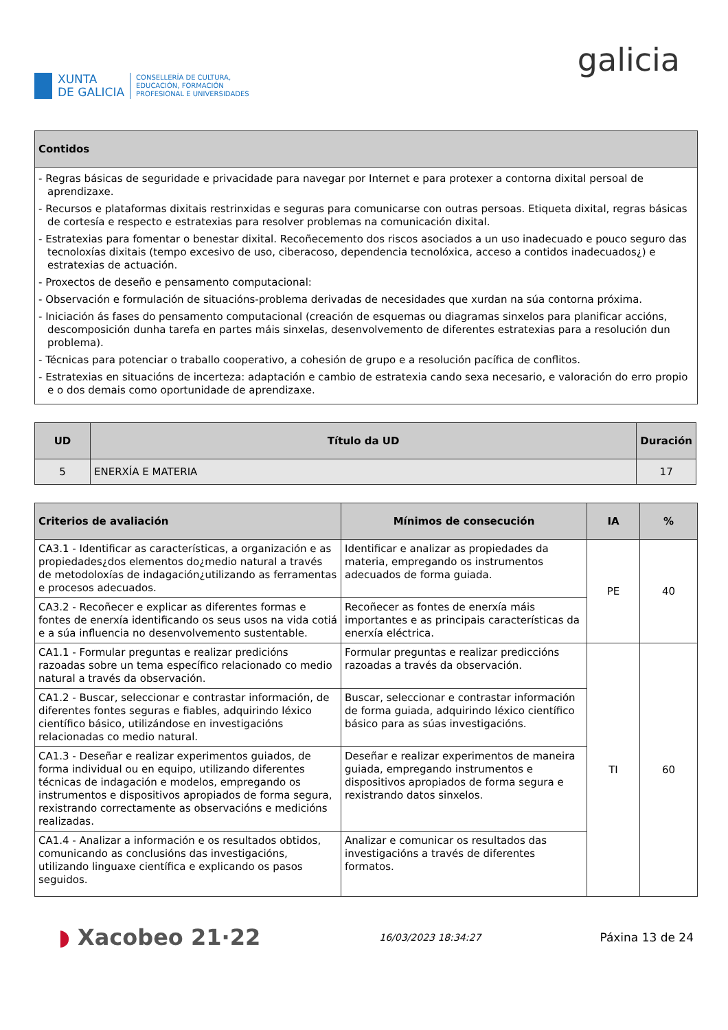XUNTA
DE GALICIA
CONSELLERÍA DE CULTURA,
EDUCACIÓN, FORMACIÓN
PROFESIONAL E UNIVERSIDADES
galicia
| Contidos |
| --- |
| - Regras básicas de seguridade e privacidade para navegar por Internet e para protexer a contorna dixital persoal de aprendizaxe. - Recursos e plataformas dixitais restrinxidas e seguras para comunicarse con outras persoas. Etiqueta dixital, regras básicas de cortesía e respecto e estratexias para resolver problemas na comunicación dixital. - Estratexias para fomentar o benestar dixital. Recoñecemento dos riscos asociados a un uso inadecuado e pouco seguro das tecnoloxías dixitais (tempo excesivo de uso, ciberacoso, dependencia tecnolóxica, acceso a contidos inadecuados¿) e estratexias de actuación. - Proxectos de deseño e pensamento computacional: - Observación e formulación de situacións-problema derivadas de necesidades que xurdan na súa contorna próxima. - Iniciación ás fases do pensamento computacional (creación de esquemas ou diagramas sinxelos para planificar accións, descomposición dunha tarefa en partes máis sinxelas, desenvolvemento de diferentes estratexias para a resolución dun problema). - Técnicas para potenciar o traballo cooperativo, a cohesión de grupo e a resolución pacífica de conflitos. - Estratexias en situacións de incerteza: adaptación e cambio de estratexia cando sexa necesario, e valoración do erro propio e o dos demais como oportunidade de aprendizaxe. |
| UD | Título da UD | Duración |
| --- | --- | --- |
| 5 | ENERXÍA E MATERIA | 17 |
| Criterios de avaliación | Mínimos de consecución | IA | % |
| --- | --- | --- | --- |
| CA3.1 - Identificar as características, a organización e as propiedades¿dos elementos do¿medio natural a través de metodoloxías de indagación¿utilizando as ferramentas e procesos adecuados. | Identificar e analizar as propiedades da materia, empregando os instrumentos adecuados de forma guiada. | PE | 40 |
| CA3.2 - Recoñecer e explicar as diferentes formas e fontes de enerxía identificando os seus usos na vida cotiá e a súa influencia no desenvolvemento sustentable. | Recoñecer as fontes de enerxía máis importantes e as principais características da enerxía eléctrica. | | |
| CA1.1 - Formular preguntas e realizar predicións razoadas sobre un tema específico relacionado co medio natural a través da observación. | Formular preguntas e realizar prediccións razoadas a través da observación. | TI | 60 |
| CA1.2 - Buscar, seleccionar e contrastar información, de diferentes fontes seguras e fiables, adquirindo léxico científico básico, utilizándose en investigacións relacionadas co medio natural. | Buscar, seleccionar e contrastar información de forma guiada, adquirindo léxico científico básico para as súas investigacións. | | |
| CA1.3 - Deseñar e realizar experimentos guiados, de forma individual ou en equipo, utilizando diferentes técnicas de indagación e modelos, empregando os instrumentos e dispositivos apropiados de forma segura, rexistrando correctamente as observacións e medicións realizadas. | Deseñar e realizar experimentos de maneira guiada, empregando instrumentos e dispositivos apropiados de forma segura e rexistrando datos sinxelos. | | |
| CA1.4 - Analizar a información e os resultados obtidos, comunicando as conclusións das investigacións, utilizando linguaxe científica e explicando os pasos seguidos. | Analizar e comunicar os resultados das investigacións a través de diferentes formatos. | | |
◗ Xacobeo 21·22
16/03/2023 18:34:27
Páxina 13 de 24